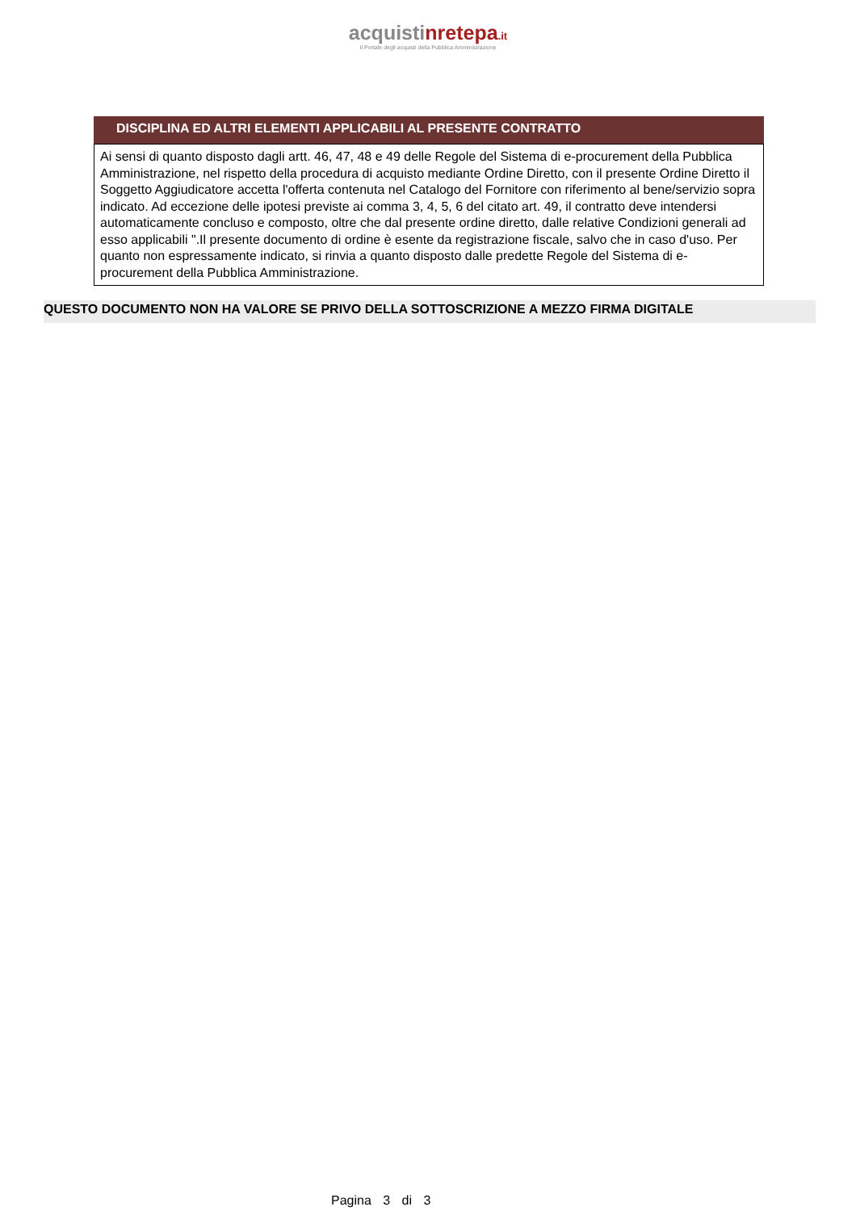acquistinrete pa.it
Il Portale degli acquisti della Pubblica Amministrazione
DISCIPLINA ED ALTRI ELEMENTI APPLICABILI AL PRESENTE CONTRATTO
Ai sensi di quanto disposto dagli artt. 46, 47, 48 e 49 delle Regole del Sistema di e-procurement della Pubblica Amministrazione, nel rispetto della procedura di acquisto mediante Ordine Diretto, con il presente Ordine Diretto il Soggetto Aggiudicatore accetta l'offerta contenuta nel Catalogo del Fornitore con riferimento al bene/servizio sopra indicato. Ad eccezione delle ipotesi previste ai comma 3, 4, 5, 6 del citato art. 49, il contratto deve intendersi automaticamente concluso e composto, oltre che dal presente ordine diretto, dalle relative Condizioni generali ad esso applicabili ".Il presente documento di ordine è esente da registrazione fiscale, salvo che in caso d'uso. Per quanto non espressamente indicato, si rinvia a quanto disposto dalle predette Regole del Sistema di e-procurement della Pubblica Amministrazione.
QUESTO DOCUMENTO NON HA VALORE SE PRIVO DELLA SOTTOSCRIZIONE A MEZZO FIRMA DIGITALE
Pagina 3 di 3